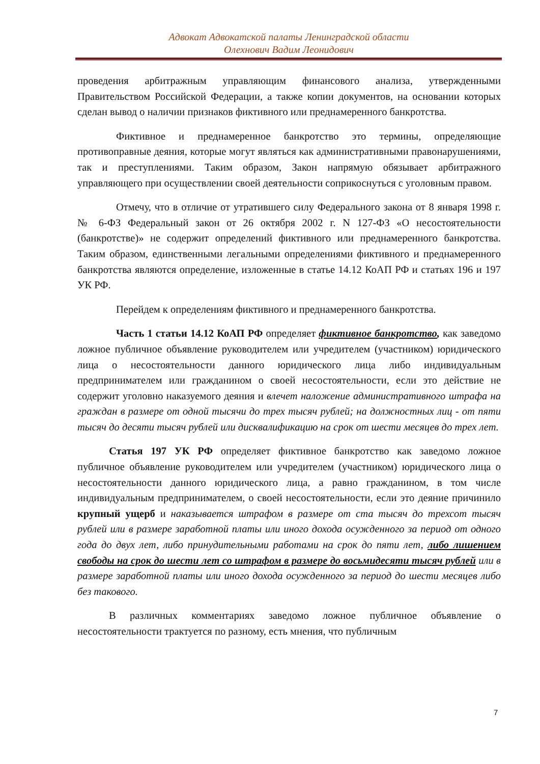Адвокат Адвокатской палаты Ленинградской области
Олехнович Вадим Леонидович
проведения арбитражным управляющим финансового анализа, утвержденными Правительством Российской Федерации, а также копии документов, на основании которых сделан вывод о наличии признаков фиктивного или преднамеренного банкротства.
Фиктивное и преднамеренное банкротство это термины, определяющие противоправные деяния, которые могут являться как административными правонарушениями, так и преступлениями. Таким образом, Закон напрямую обязывает арбитражного управляющего при осуществлении своей деятельности соприкоснуться с уголовным правом.
Отмечу, что в отличие от утратившего силу Федерального закона от 8 января 1998 г. № 6-ФЗ Федеральный закон от 26 октября 2002 г. N 127-ФЗ «О несостоятельности (банкротстве)» не содержит определений фиктивного или преднамеренного банкротства. Таким образом, единственными легальными определениями фиктивного и преднамеренного банкротства являются определение, изложенные в статье 14.12 КоАП РФ и статьях 196 и 197 УК РФ.
Перейдем к определениям фиктивного и преднамеренного банкротства.
Часть 1 статьи 14.12 КоАП РФ определяет фиктивное банкротство, как заведомо ложное публичное объявление руководителем или учредителем (участником) юридического лица о несостоятельности данного юридического лица либо индивидуальным предпринимателем или гражданином о своей несостоятельности, если это действие не содержит уголовно наказуемого деяния и влечет наложение административного штрафа на граждан в размере от одной тысячи до трех тысяч рублей; на должностных лиц - от пяти тысяч до десяти тысяч рублей или дисквалификацию на срок от шести месяцев до трех лет.
Статья 197 УК РФ определяет фиктивное банкротство как заведомо ложное публичное объявление руководителем или учредителем (участником) юридического лица о несостоятельности данного юридического лица, а равно гражданином, в том числе индивидуальным предпринимателем, о своей несостоятельности, если это деяние причинило крупный ущерб и наказывается штрафом в размере от ста тысяч до трехсот тысяч рублей или в размере заработной платы или иного дохода осужденного за период от одного года до двух лет, либо принудительными работами на срок до пяти лет, либо лишением свободы на срок до шести лет со штрафом в размере до восьмидесяти тысяч рублей или в размере заработной платы или иного дохода осужденного за период до шести месяцев либо без такового.
В различных комментариях заведомо ложное публичное объявление о несостоятельности трактуется по разному, есть мнения, что публичным
7